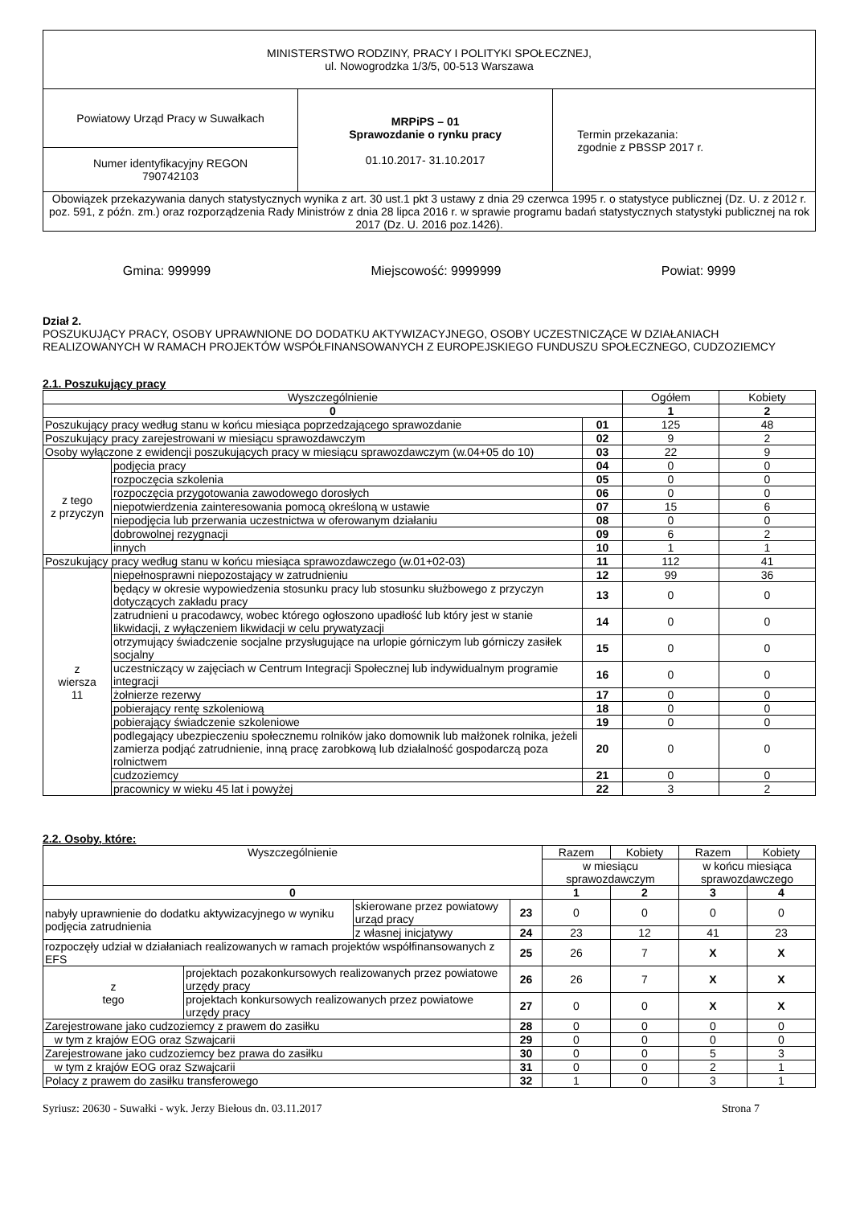| MINISTERSTWO RODZINY, PRACY I POLITYKI SPOŁECZNEJ, ul. Nowogrodzka 1/3/5, 00-513 Warszawa | | |
| Powiatowy Urząd Pracy w Suwałkach | MRPiPS – 01 Sprawozdanie o rynku pracy 01.10.2017- 31.10.2017 | Termin przekazania: zgodnie z PBSSP 2017 r. |
| Numer identyfikacyjny REGON 790742103 | | |
| Obowiązek przekazywania danych statystycznych wynika z art. 30 ust.1 pkt 3 ustawy z dnia 29 czerwca 1995 r. o statystyce publicznej (Dz. U. z 2012 r. poz. 591, z późn. zm.) oraz rozporządzenia Rady Ministrów z dnia 28 lipca 2016 r. w sprawie programu badań statystycznych statystyki publicznej na rok 2017 (Dz. U. 2016 poz.1426). | | |
Gmina: 999999 Miejscowość: 9999999 Powiat: 9999
Dział 2.
POSZUKUJĄCY PRACY, OSOBY UPRAWNIONE DO DODATKU AKTYWIZACYJNEGO, OSOBY UCZESTNICZĄCE W DZIAŁANIACH REALIZOWANYCH W RAMACH PROJEKTÓW WSPÓŁFINANSOWANYCH Z EUROPEJSKIEGO FUNDUSZU SPOŁECZNEGO, CUDZOZIEMCY
2.1. Poszukujący pracy
| Wyszczególnienie | | | Ogółem | Kobiety |
| --- | --- | --- | --- | --- |
| 0 | | | 1 | 2 |
| Poszukujący pracy według stanu w końcu miesiąca poprzedzającego sprawozdanie | | 01 | 125 | 48 |
| Poszukujący pracy zarejestrowani w miesiącu sprawozdawczym | | 02 | 9 | 2 |
| Osoby wyłączone z ewidencji poszukujących pracy w miesiącu sprawozdawczym (w.04+05 do 10) | | 03 | 22 | 9 |
| z tego z przyczyn | podjęcia pracy | 04 | 0 | 0 |
| | rozpoczęcia szkolenia | 05 | 0 | 0 |
| | rozpoczęcia przygotowania zawodowego dorosłych | 06 | 0 | 0 |
| | niepotwierdzenia zainteresowania pomocą określoną w ustawie | 07 | 15 | 6 |
| | niepodjęcia lub przerwania uczestnictwa w oferowanym działaniu | 08 | 0 | 0 |
| | dobrowolnej rezygnacji | 09 | 6 | 2 |
| | innych | 10 | 1 | 1 |
| Poszukujący pracy według stanu w końcu miesiąca sprawozdawczego (w.01+02-03) | | 11 | 112 | 41 |
| z wiersza 11 | niepełnosprawni niepozostający w zatrudnieniu | 12 | 99 | 36 |
| | będący w okresie wypowiedzenia stosunku pracy lub stosunku służbowego z przyczyn dotyczących zakładu pracy | 13 | 0 | 0 |
| | zatrudnieni u pracodawcy, wobec którego ogłoszono upadłość lub który jest w stanie likwidacji, z wyłączeniem likwidacji w celu prywatyzacji | 14 | 0 | 0 |
| | otrzymujący świadczenie socjalne przysługujące na urlopie górniczym lub górniczy zasiłek socjalny | 15 | 0 | 0 |
| | uczestniczący w zajęciach w Centrum Integracji Społecznej lub indywidualnym programie integracji | 16 | 0 | 0 |
| | żołnierze rezerwy | 17 | 0 | 0 |
| | pobierający rentę szkoleniową | 18 | 0 | 0 |
| | pobierający świadczenie szkoleniowe | 19 | 0 | 0 |
| | podlegający ubezpieczeniu społecznemu rolników jako domownik lub małżonek rolnika, jeżeli zamierza podjąć zatrudnienie, inną pracę zarobkową lub działalność gospodarczą poza rolnictwem | 20 | 0 | 0 |
| | cudzoziemcy | 21 | 0 | 0 |
| | pracownicy w wieku 45 lat i powyżej | 22 | 3 | 2 |
2.2. Osoby, które:
| Wyszczególnienie | | | | Razem | Kobiety | Razem | Kobiety |
| --- | --- | --- | --- | --- | --- | --- | --- |
| | | | | w miesiącu sprawozdawczym | | w końcu miesiąca sprawozdawczego | |
| 0 | | | | 1 | 2 | 3 | 4 |
| nabyły uprawnienie do dodatku aktywizacyjnego w wyniku podjęcia zatrudnienia | | skierowane przez powiatowy urząd pracy | 23 | 0 | 0 | 0 | 0 |
| | | z własnej inicjatywy | 24 | 23 | 12 | 41 | 23 |
| rozpoczęły udział w działaniach realizowanych w ramach projektów współfinansowanych z EFS | | | 25 | 26 | 7 | X | X |
| z tego | projektach pozakonkursowych realizowanych przez powiatowe urzędy pracy | | 26 | 26 | 7 | X | X |
| | projektach konkursowych realizowanych przez powiatowe urzędy pracy | | 27 | 0 | 0 | X | X |
| Zarejestrowane jako cudzoziemcy z prawem do zasiłku | | | 28 | 0 | 0 | 0 | 0 |
| w tym z krajów EOG oraz Szwajcarii | | | 29 | 0 | 0 | 0 | 0 |
| Zarejestrowane jako cudzoziemcy bez prawa do zasiłku | | | 30 | 0 | 0 | 5 | 3 |
| w tym z krajów EOG oraz Szwajcarii | | | 31 | 0 | 0 | 2 | 1 |
| Polacy z prawem do zasiłku transferowego | | | 32 | 1 | 0 | 3 | 1 |
Syriusz: 20630 - Suwałki - wyk. Jerzy Biełous dn. 03.11.2017 Strona 7